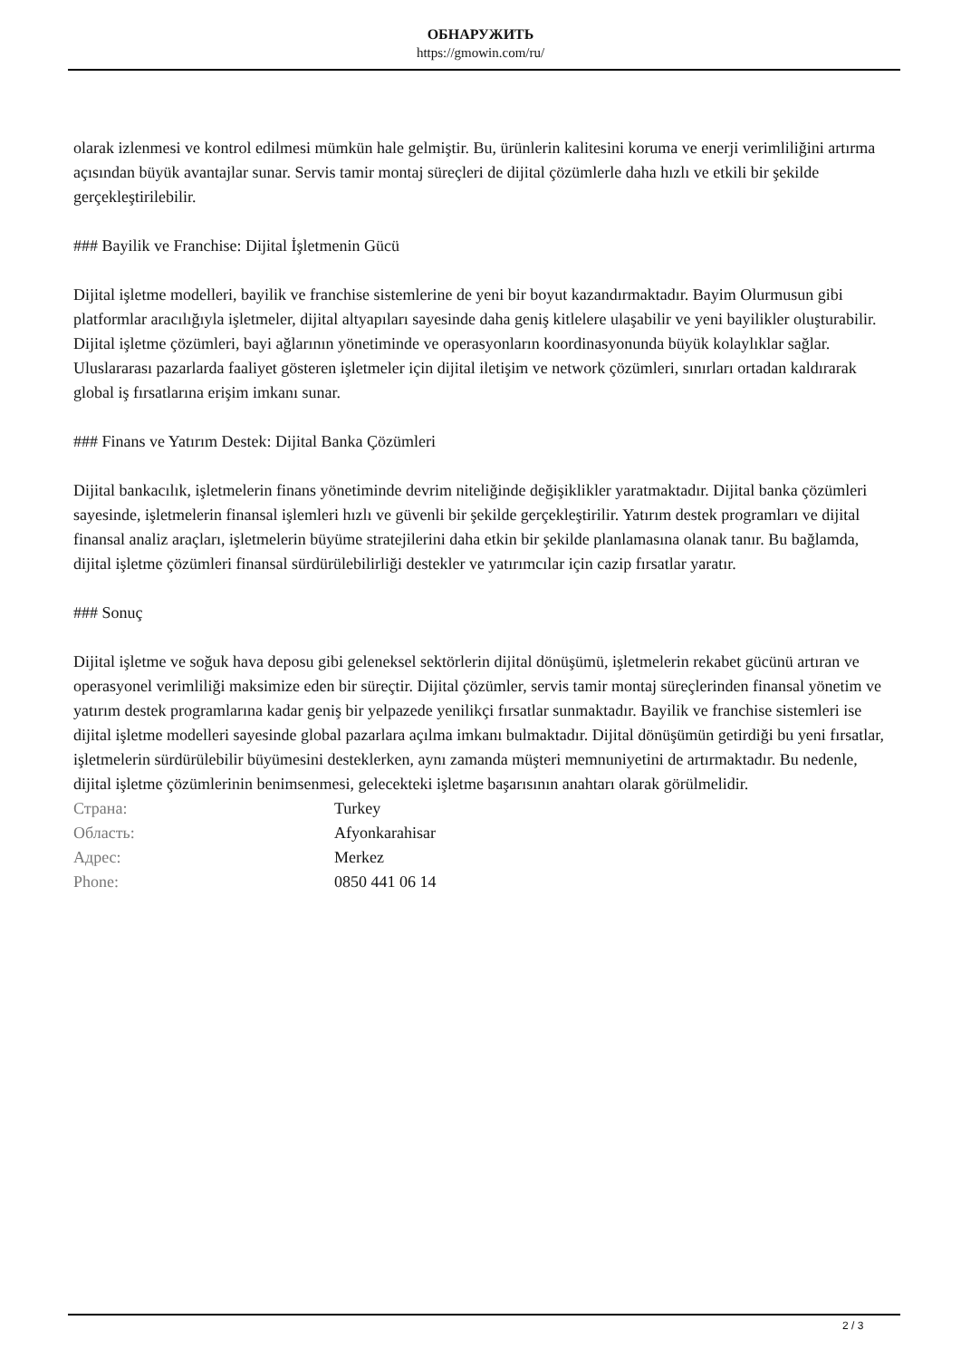ОБНАРУЖИТЬ
https://gmowin.com/ru/
olarak izlenmesi ve kontrol edilmesi mümkün hale gelmiştir. Bu, ürünlerin kalitesini koruma ve enerji verimliliğini artırma açısından büyük avantajlar sunar. Servis tamir montaj süreçleri de dijital çözümlerle daha hızlı ve etkili bir şekilde gerçekleştirilebilir.
### Bayilik ve Franchise: Dijital İşletmenin Gücü
Dijital işletme modelleri, bayilik ve franchise sistemlerine de yeni bir boyut kazandırmaktadır. Bayim Olurmusun gibi platformlar aracılığıyla işletmeler, dijital altyapıları sayesinde daha geniş kitlelere ulaşabilir ve yeni bayilikler oluşturabilir. Dijital işletme çözümleri, bayi ağlarının yönetiminde ve operasyonların koordinasyonunda büyük kolaylıklar sağlar. Uluslararası pazarlarda faaliyet gösteren işletmeler için dijital iletişim ve network çözümleri, sınırları ortadan kaldırarak global iş fırsatlarına erişim imkanı sunar.
### Finans ve Yatırım Destek: Dijital Banka Çözümleri
Dijital bankacılık, işletmelerin finans yönetiminde devrim niteliğinde değişiklikler yaratmaktadır. Dijital banka çözümleri sayesinde, işletmelerin finansal işlemleri hızlı ve güvenli bir şekilde gerçekleştirilir. Yatırım destek programları ve dijital finansal analiz araçları, işletmelerin büyüme stratejilerini daha etkin bir şekilde planlamasına olanak tanır. Bu bağlamda, dijital işletme çözümleri finansal sürdürülebilirliği destekler ve yatırımcılar için cazip fırsatlar yaratır.
### Sonuç
Dijital işletme ve soğuk hava deposu gibi geleneksel sektörlerin dijital dönüşümü, işletmelerin rekabet gücünü artıran ve operasyonel verimliliği maksimize eden bir süreçtir. Dijital çözümler, servis tamir montaj süreçlerinden finansal yönetim ve yatırım destek programlarına kadar geniş bir yelpazede yenilikçi fırsatlar sunmaktadır. Bayilik ve franchise sistemleri ise dijital işletme modelleri sayesinde global pazarlara açılma imkanı bulmaktadır. Dijital dönüşümün getirdiği bu yeni fırsatlar, işletmelerin sürdürülebilir büyümesini desteklerken, aynı zamanda müşteri memnuniyetini de artırmaktadır. Bu nedenle, dijital işletme çözümlerinin benimsenmesi, gelecekteki işletme başarısının anahtarı olarak görülmelidir.
| Страна: | Turkey |
| Область: | Afyonkarahisar |
| Адрес: | Merkez |
| Phone: | 0850 441 06 14 |
2 / 3